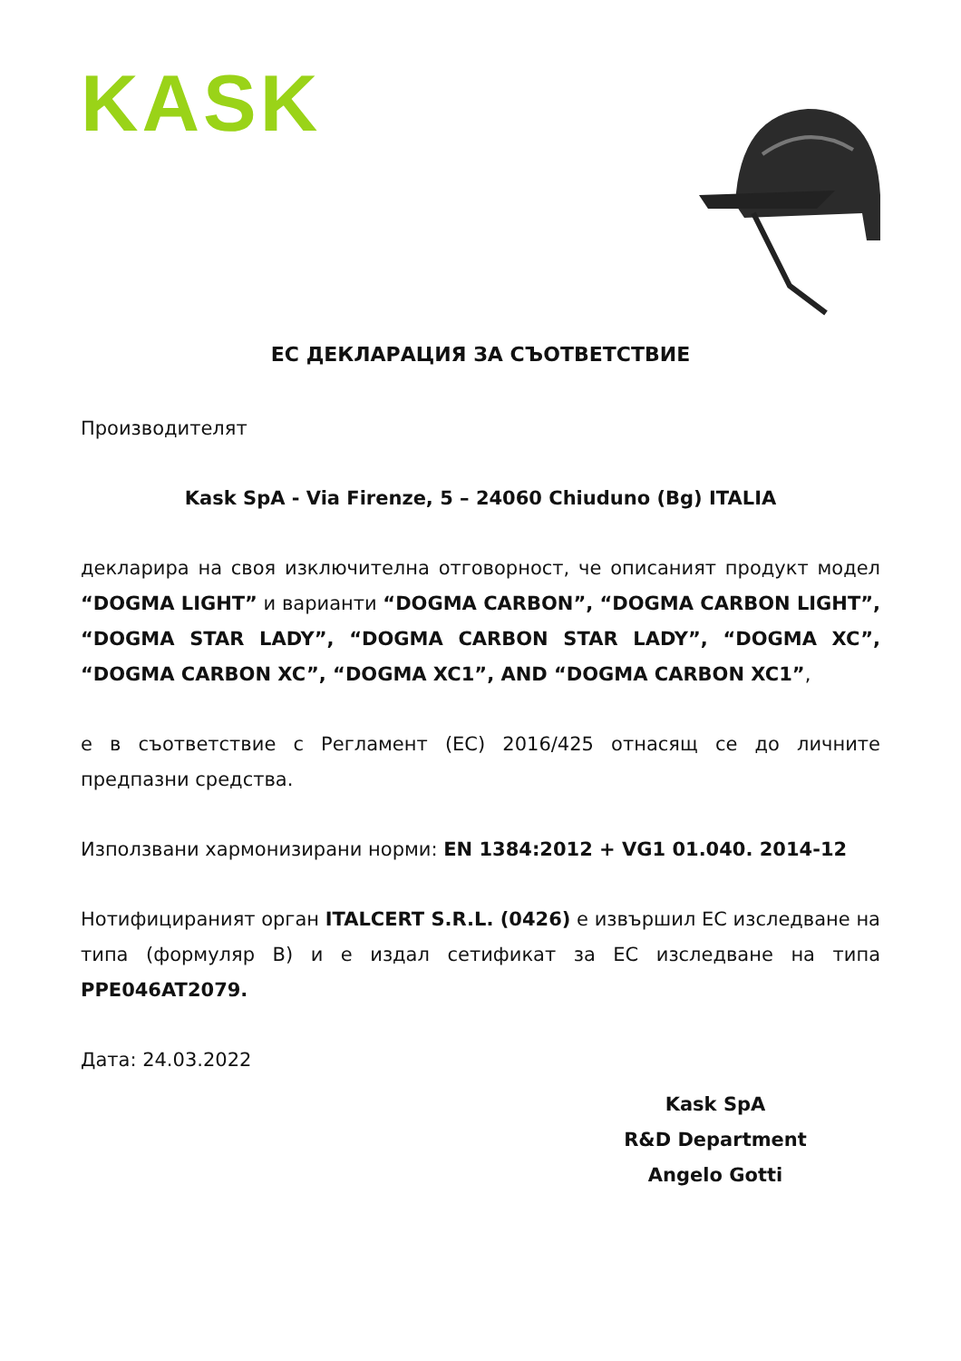KASK
ЕС ДЕКЛАРАЦИЯ ЗА СЪОТВЕТСТВИЕ
Производителят
Kask SpA - Via Firenze, 5 – 24060 Chiuduno (Bg) ITALIA
декларира на своя изключителна отговорност, че описаният продукт модел “DOGMA LIGHT” и варианти “DOGMA CARBON”, “DOGMA CARBON LIGHT”, “DOGMA STAR LADY”, “DOGMA CARBON STAR LADY”, “DOGMA XC”, “DOGMA CARBON XC”, “DOGMA XC1”, AND “DOGMA CARBON XC1”,
е в съответствие с Регламент (ЕС) 2016/425 отнасящ се до личните предпазни средства.
Използвани хармонизирани норми: EN 1384:2012 + VG1 01.040. 2014-12
Нотифицираният орган ITALCERT S.R.L. (0426) е извършил ЕС изследване на типа (формуляр B) и е издал сетификат за ЕС изследване на типа PPE046AT2079.
Дата: 24.03.2022
Kask SpA
R&D Department
Angelo Gotti